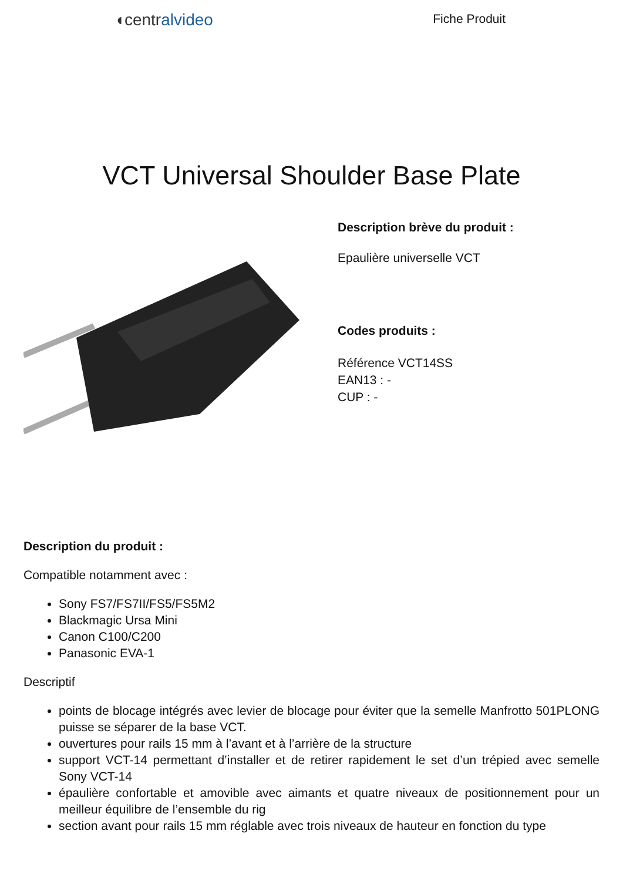◖centralvideo
Fiche Produit
VCT Universal Shoulder Base Plate
Description brève du produit :
Epaulière universelle VCT
Codes produits :
Référence VCT14SS
EAN13 : -
CUP : -
Description du produit :
Compatible notamment avec :
Sony FS7/FS7II/FS5/FS5M2
Blackmagic Ursa Mini
Canon C100/C200
Panasonic EVA-1
Descriptif
points de blocage intégrés avec levier de blocage pour éviter que la semelle Manfrotto 501PLONG puisse se séparer de la base VCT.
ouvertures pour rails 15 mm à l’avant et à l’arrière de la structure
support VCT-14 permettant d’installer et de retirer rapidement le set d’un trépied avec semelle Sony VCT-14
épaulière confortable et amovible avec aimants et quatre niveaux de positionnement pour un meilleur équilibre de l’ensemble du rig
section avant pour rails 15 mm réglable avec trois niveaux de hauteur en fonction du type